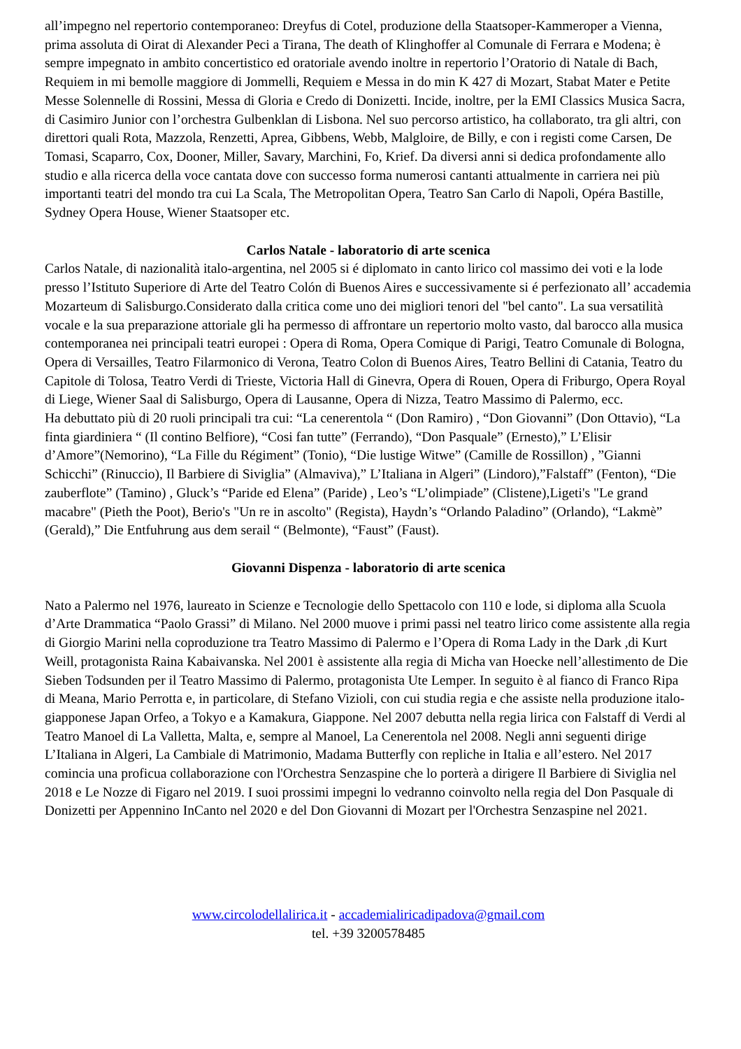all’impegno nel repertorio contemporaneo: Dreyfus di Cotel, produzione della Staatsoper-Kammeroper a Vienna, prima assoluta di Oirat di Alexander Peci a Tirana, The death of Klinghoffer al Comunale di Ferrara e Modena; è sempre impegnato in ambito concertistico ed oratoriale avendo inoltre in repertorio l’Oratorio di Natale di Bach, Requiem in mi bemolle maggiore di Jommelli, Requiem e Messa in do min K 427 di Mozart, Stabat Mater e Petite Messe Solennelle di Rossini, Messa di Gloria e Credo di Donizetti. Incide, inoltre, per la EMI Classics Musica Sacra, di Casimiro Junior con l’orchestra Gulbenklan di Lisbona. Nel suo percorso artistico, ha collaborato, tra gli altri, con direttori quali Rota, Mazzola, Renzetti, Aprea, Gibbens, Webb, Malgloire, de Billy, e con i registi come Carsen, De Tomasi, Scaparro, Cox, Dooner, Miller, Savary, Marchini, Fo, Krief. Da diversi anni si dedica profondamente allo studio e alla ricerca della voce cantata dove con successo forma numerosi cantanti attualmente in carriera nei più importanti teatri del mondo tra cui La Scala, The Metropolitan Opera, Teatro San Carlo di Napoli, Opéra Bastille, Sydney Opera House, Wiener Staatsoper etc.
Carlos Natale - laboratorio di arte scenica
Carlos Natale, di nazionalità italo-argentina, nel 2005 si é diplomato in canto lirico col massimo dei voti e la lode presso l’Istituto Superiore di Arte del Teatro Colón di Buenos Aires e successivamente si é perfezionato all’ accademia Mozarteum di Salisburgo.Considerato dalla critica come uno dei migliori tenori del "bel canto". La sua versatilità vocale e la sua preparazione attoriale gli ha permesso di affrontare un repertorio molto vasto, dal barocco alla musica contemporanea nei principali teatri europei : Opera di Roma, Opera Comique di Parigi, Teatro Comunale di Bologna, Opera di Versailles, Teatro Filarmonico di Verona, Teatro Colon di Buenos Aires, Teatro Bellini di Catania, Teatro du Capitole di Tolosa, Teatro Verdi di Trieste, Victoria Hall di Ginevra, Opera di Rouen, Opera di Friburgo, Opera Royal di Liege, Wiener Saal di Salisburgo, Opera di Lausanne, Opera di Nizza, Teatro Massimo di Palermo, ecc.
Ha debuttato più di 20 ruoli principali tra cui: “La cenerentola “ (Don Ramiro) , “Don Giovanni” (Don Ottavio), “La finta giardiniera “ (Il contino Belfiore), “Cosi fan tutte” (Ferrando), “Don Pasquale” (Ernesto),” L’Elisir d’Amore”(Nemorino), “La Fille du Régiment” (Tonio), “Die lustige Witwe” (Camille de Rossillon) , ”Gianni Schicchi” (Rinuccio), Il Barbiere di Siviglia” (Almaviva),” L’Italiana in Algeri” (Lindoro),”Falstaff” (Fenton), “Die zauberflote” (Tamino) , Gluck’s “Paride ed Elena” (Paride) , Leo’s “L’olimpiade” (Clistene),Ligeti's "Le grand macabre" (Pieth the Poot), Berio's "Un re in ascolto" (Regista), Haydn’s “Orlando Paladino” (Orlando), “Lakmè” (Gerald),” Die Entfuhrung aus dem serail “ (Belmonte), “Faust” (Faust).
Giovanni Dispenza - laboratorio di arte scenica
Nato a Palermo nel 1976, laureato in Scienze e Tecnologie dello Spettacolo con 110 e lode, si diploma alla Scuola d’Arte Drammatica “Paolo Grassi” di Milano. Nel 2000 muove i primi passi nel teatro lirico come assistente alla regia di Giorgio Marini nella coproduzione tra Teatro Massimo di Palermo e l’Opera di Roma Lady in the Dark ,di Kurt Weill, protagonista Raina Kabaivanska. Nel 2001 è assistente alla regia di Micha van Hoecke nell’allestimento de Die Sieben Todsunden per il Teatro Massimo di Palermo, protagonista Ute Lemper. In seguito è al fianco di Franco Ripa di Meana, Mario Perrotta e, in particolare, di Stefano Vizioli, con cui studia regia e che assiste nella produzione italo-giapponese Japan Orfeo, a Tokyo e a Kamakura, Giappone. Nel 2007 debutta nella regia lirica con Falstaff di Verdi al Teatro Manoel di La Valletta, Malta, e, sempre al Manoel, La Cenerentola nel 2008. Negli anni seguenti dirige L’Italiana in Algeri, La Cambiale di Matrimonio, Madama Butterfly con repliche in Italia e all’estero. Nel 2017 comincia una proficua collaborazione con l'Orchestra Senzaspine che lo porterà a dirigere Il Barbiere di Siviglia nel 2018 e Le Nozze di Figaro nel 2019. I suoi prossimi impegni lo vedranno coinvolto nella regia del Don Pasquale di Donizetti per Appennino InCanto nel 2020 e del Don Giovanni di Mozart per l'Orchestra Senzaspine nel 2021.
www.circolodellalirica.it - accademialiricadipadova@gmail.com
tel. +39 3200578485